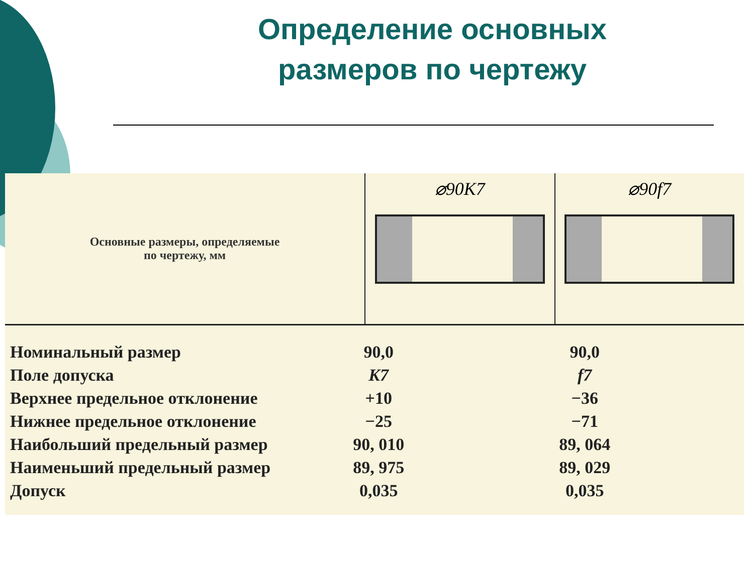Определение основных
размеров по чертежу
Основные размеры, определяемые
по чертежу, мм
⌀90K7 ⌀90f7
| Номинальный размер | 90,0 | 90,0 |
| Поле допуска | K7 | f7 |
| Верхнее предельное отклонение | +10 | −36 |
| Нижнее предельное отклонение | −25 | −71 |
| Наибольший предельный размер | 90, 010 | 89, 064 |
| Наименьший предельный размер | 89, 975 | 89, 029 |
| Допуск | 0,035 | 0,035 |